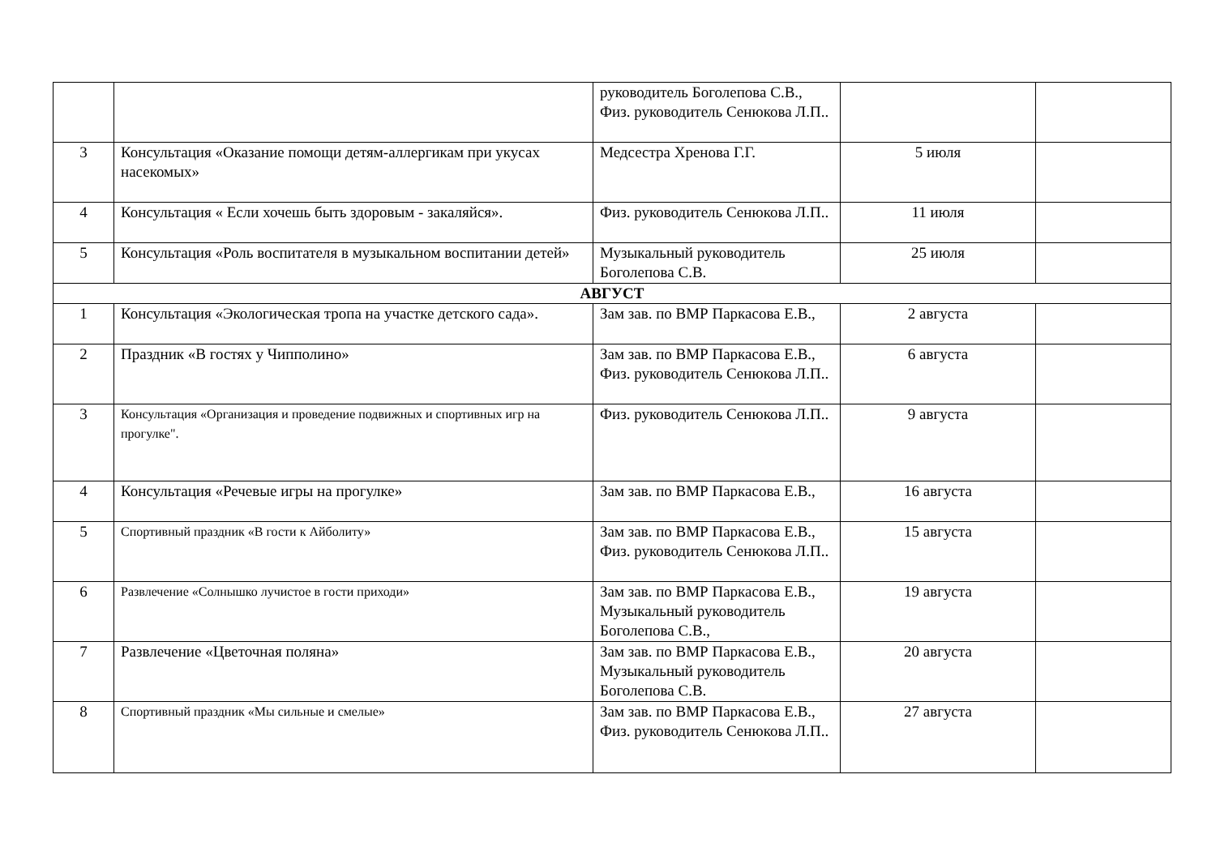| | | руководитель Боголепова С.В., Физ. руководитель Сенюкова Л.П.. | | |
| 3 | Консультация «Оказание помощи детям-аллергикам при укусах насекомых» | Медсестра Хренова Г.Г. | 5 июля | |
| 4 | Консультация « Если хочешь быть здоровым - закаляйся». | Физ. руководитель Сенюкова Л.П.. | 11 июля | |
| 5 | Консультация «Роль воспитателя в музыкальном воспитании детей» | Музыкальный руководитель Боголепова С.В. | 25 июля | |
| АВГУСТ | | | | |
| 1 | Консультация «Экологическая тропа на участке детского сада». | Зам зав. по ВМР Паркасова Е.В., | 2 августа | |
| 2 | Праздник «В гостях у Чипполино» | Зам зав. по ВМР Паркасова Е.В., Физ. руководитель Сенюкова Л.П.. | 6 августа | |
| 3 | Консультация «Организация и проведение подвижных и спортивных игр на прогулке". | Физ. руководитель Сенюкова Л.П.. | 9 августа | |
| 4 | Консультация «Речевые игры на прогулке» | Зам зав. по ВМР Паркасова Е.В., | 16 августа | |
| 5 | Спортивный праздник «В гости к Айболиту» | Зам зав. по ВМР Паркасова Е.В., Физ. руководитель Сенюкова Л.П.. | 15 августа | |
| 6 | Развлечение «Солнышко лучистое в гости приходи» | Зам зав. по ВМР Паркасова Е.В., Музыкальный руководитель Боголепова С.В., | 19 августа | |
| 7 | Развлечение «Цветочная поляна» | Зам зав. по ВМР Паркасова Е.В., Музыкальный руководитель Боголепова С.В. | 20 августа | |
| 8 | Спортивный праздник «Мы сильные и смелые» | Зам зав. по ВМР Паркасова Е.В., Физ. руководитель Сенюкова Л.П.. | 27 августа | |